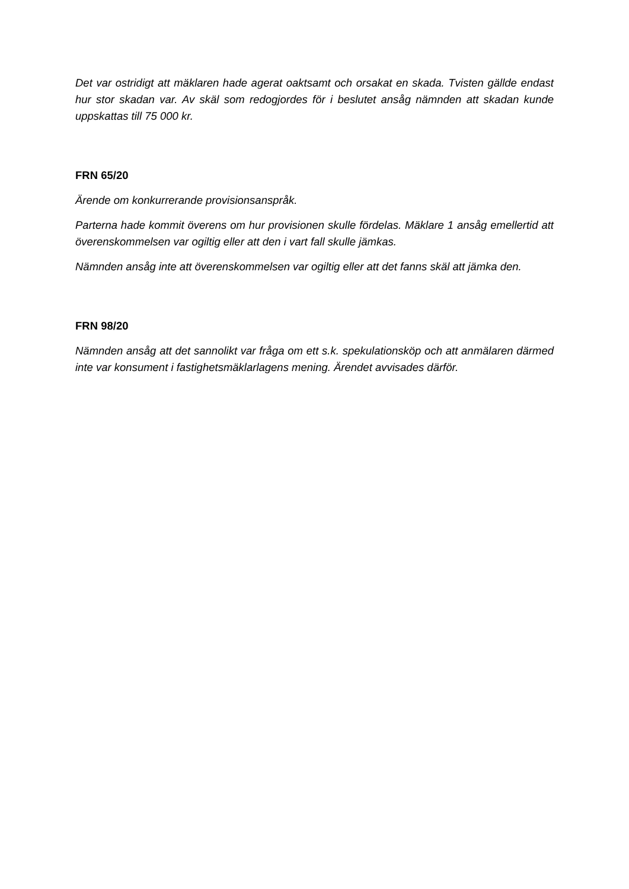Det var ostridigt att mäklaren hade agerat oaktsamt och orsakat en skada. Tvisten gällde endast hur stor skadan var. Av skäl som redogjordes för i beslutet ansåg nämnden att skadan kunde uppskattas till 75 000 kr.
FRN 65/20
Ärende om konkurrerande provisionsanspråk.
Parterna hade kommit överens om hur provisionen skulle fördelas. Mäklare 1 ansåg emellertid att överenskommelsen var ogiltig eller att den i vart fall skulle jämkas.
Nämnden ansåg inte att överenskommelsen var ogiltig eller att det fanns skäl att jämka den.
FRN 98/20
Nämnden ansåg att det sannolikt var fråga om ett s.k. spekulationsköp och att anmälaren därmed inte var konsument i fastighetsmäklarlagens mening. Ärendet avvisades därför.